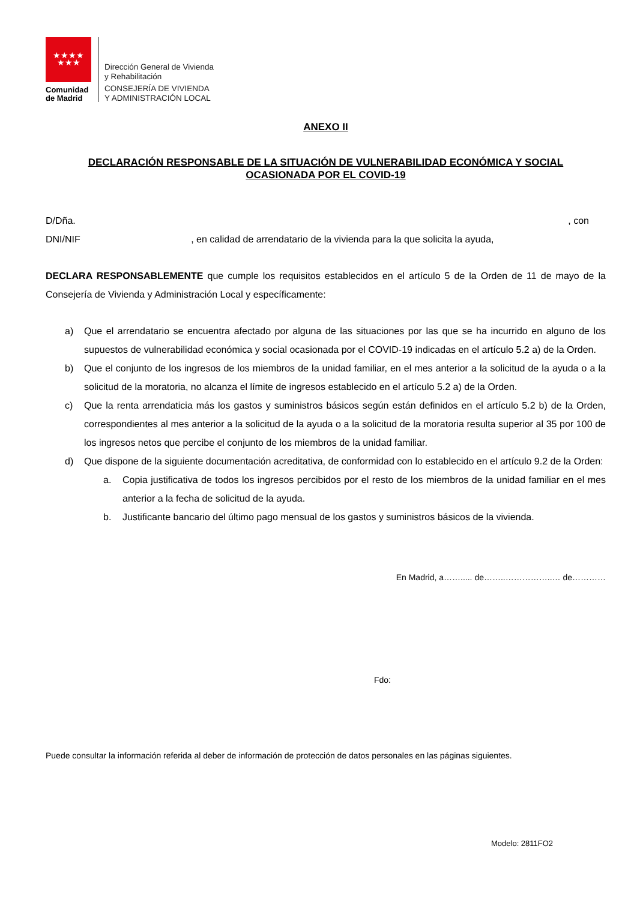★★★★
★★★
Comunidad
de Madrid
Dirección General de Vivienda
y Rehabilitación
CONSEJERÍA DE VIVIENDA
Y ADMINISTRACIÓN LOCAL
ANEXO II
DECLARACIÓN RESPONSABLE DE LA SITUACIÓN DE VULNERABILIDAD ECONÓMICA Y SOCIAL
OCASIONADA POR EL COVID-19
D/Dña., con
DNI/NIF , en calidad de arrendatario de la vivienda para la que solicita la ayuda,
DECLARA RESPONSABLEMENTE que cumple los requisitos establecidos en el artículo 5 de la Orden de 11 de mayo de la Consejería de Vivienda y Administración Local y específicamente:
a) Que el arrendatario se encuentra afectado por alguna de las situaciones por las que se ha incurrido en alguno de los supuestos de vulnerabilidad económica y social ocasionada por el COVID-19 indicadas en el artículo 5.2 a) de la Orden.
b) Que el conjunto de los ingresos de los miembros de la unidad familiar, en el mes anterior a la solicitud de la ayuda o a la solicitud de la moratoria, no alcanza el límite de ingresos establecido en el artículo 5.2 a) de la Orden.
c) Que la renta arrendaticia más los gastos y suministros básicos según están definidos en el artículo 5.2 b) de la Orden, correspondientes al mes anterior a la solicitud de la ayuda o a la solicitud de la moratoria resulta superior al 35 por 100 de los ingresos netos que percibe el conjunto de los miembros de la unidad familiar.
d) Que dispone de la siguiente documentación acreditativa, de conformidad con lo establecido en el artículo 9.2 de la Orden:
a. Copia justificativa de todos los ingresos percibidos por el resto de los miembros de la unidad familiar en el mes anterior a la fecha de solicitud de la ayuda.
b. Justificante bancario del último pago mensual de los gastos y suministros básicos de la vivienda.
En Madrid, a……..... de……..……………..… de…………
Fdo:
Puede consultar la información referida al deber de información de protección de datos personales en las páginas siguientes.
Modelo: 2811FO2